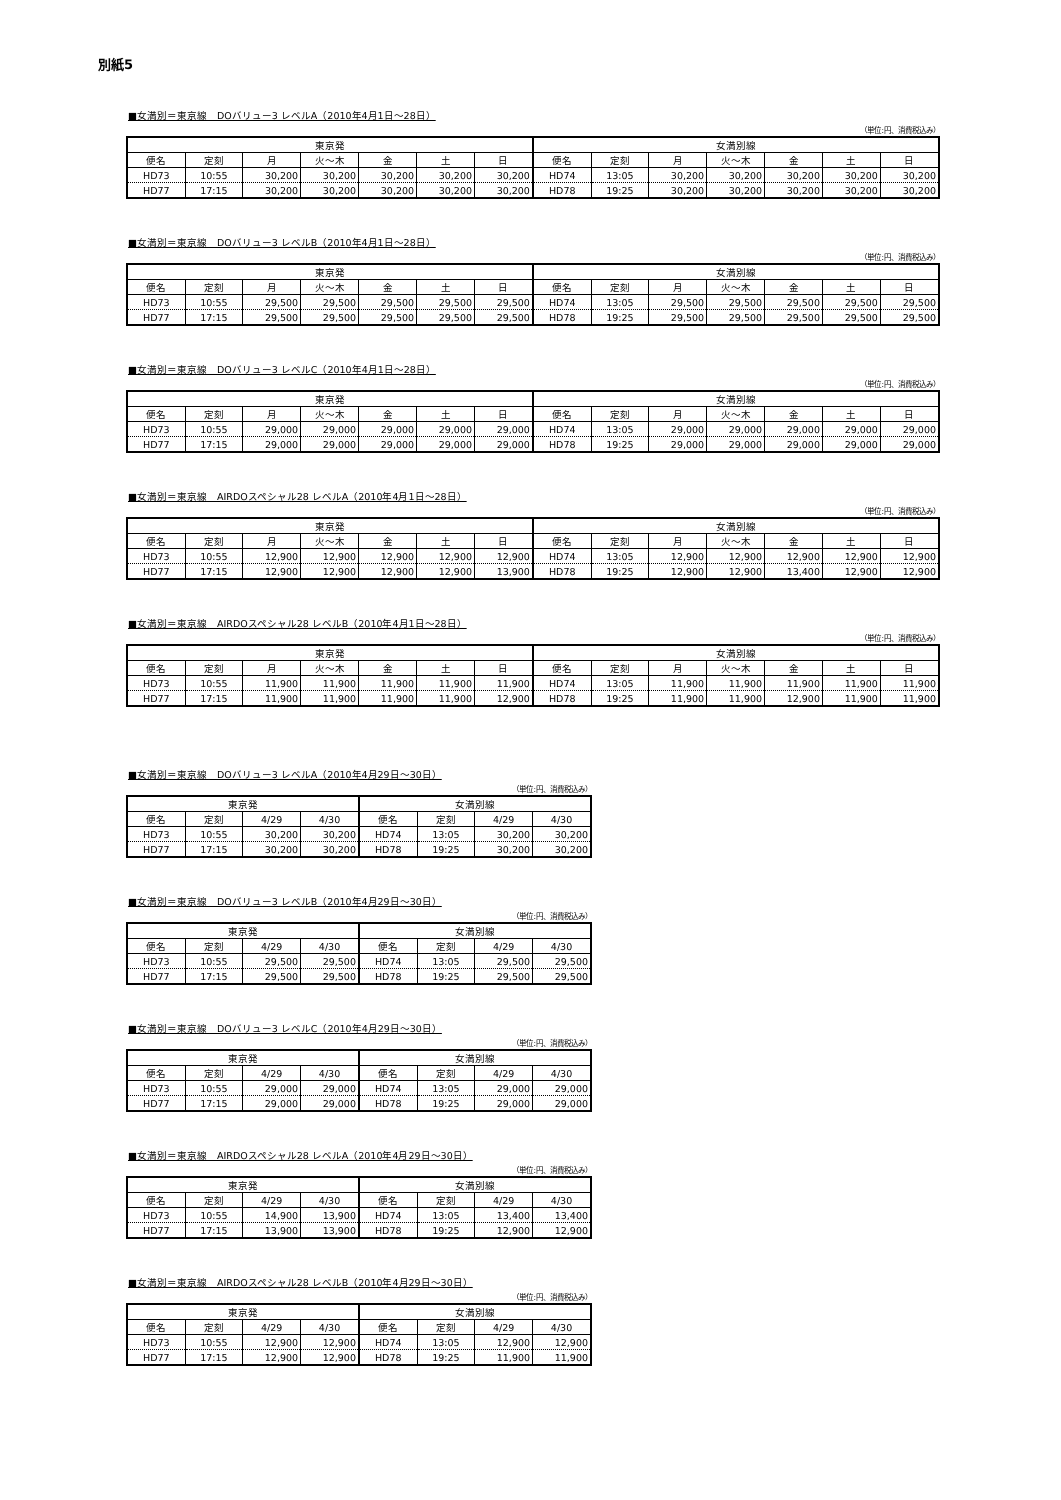別紙5
■女満別＝東京線　DOバリュー3 レベルA（2010年4月1日～28日）
（単位:円、消費税込み）
| 東京発 | | | | | | | 女満別線 | | | | | | |
| --- | --- | --- | --- | --- | --- | --- | --- | --- | --- | --- | --- | --- | --- |
| 便名 | 定刻 | 月 | 火～木 | 金 | 土 | 日 | 便名 | 定刻 | 月 | 火～木 | 金 | 土 | 日 |
| HD73 | 10:55 | 30,200 | 30,200 | 30,200 | 30,200 | 30,200 | HD74 | 13:05 | 30,200 | 30,200 | 30,200 | 30,200 | 30,200 |
| HD77 | 17:15 | 30,200 | 30,200 | 30,200 | 30,200 | 30,200 | HD78 | 19:25 | 30,200 | 30,200 | 30,200 | 30,200 | 30,200 |
■女満別＝東京線　DOバリュー3 レベルB（2010年4月1日～28日）
（単位:円、消費税込み）
| 東京発 | | | | | | | 女満別線 | | | | | | |
| --- | --- | --- | --- | --- | --- | --- | --- | --- | --- | --- | --- | --- | --- |
| 便名 | 定刻 | 月 | 火～木 | 金 | 土 | 日 | 便名 | 定刻 | 月 | 火～木 | 金 | 土 | 日 |
| HD73 | 10:55 | 29,500 | 29,500 | 29,500 | 29,500 | 29,500 | HD74 | 13:05 | 29,500 | 29,500 | 29,500 | 29,500 | 29,500 |
| HD77 | 17:15 | 29,500 | 29,500 | 29,500 | 29,500 | 29,500 | HD78 | 19:25 | 29,500 | 29,500 | 29,500 | 29,500 | 29,500 |
■女満別＝東京線　DOバリュー3 レベルC（2010年4月1日～28日）
（単位:円、消費税込み）
| 東京発 | | | | | | | 女満別線 | | | | | | |
| --- | --- | --- | --- | --- | --- | --- | --- | --- | --- | --- | --- | --- | --- |
| 便名 | 定刻 | 月 | 火～木 | 金 | 土 | 日 | 便名 | 定刻 | 月 | 火～木 | 金 | 土 | 日 |
| HD73 | 10:55 | 29,000 | 29,000 | 29,000 | 29,000 | 29,000 | HD74 | 13:05 | 29,000 | 29,000 | 29,000 | 29,000 | 29,000 |
| HD77 | 17:15 | 29,000 | 29,000 | 29,000 | 29,000 | 29,000 | HD78 | 19:25 | 29,000 | 29,000 | 29,000 | 29,000 | 29,000 |
■女満別＝東京線　AIRDOスペシャル28 レベルA（2010年4月1日～28日）
（単位:円、消費税込み）
| 東京発 | | | | | | | 女満別線 | | | | | | |
| --- | --- | --- | --- | --- | --- | --- | --- | --- | --- | --- | --- | --- | --- |
| 便名 | 定刻 | 月 | 火～木 | 金 | 土 | 日 | 便名 | 定刻 | 月 | 火～木 | 金 | 土 | 日 |
| HD73 | 10:55 | 12,900 | 12,900 | 12,900 | 12,900 | 12,900 | HD74 | 13:05 | 12,900 | 12,900 | 12,900 | 12,900 | 12,900 |
| HD77 | 17:15 | 12,900 | 12,900 | 12,900 | 12,900 | 13,900 | HD78 | 19:25 | 12,900 | 12,900 | 13,400 | 12,900 | 12,900 |
■女満別＝東京線　AIRDOスペシャル28 レベルB（2010年4月1日～28日）
（単位:円、消費税込み）
| 東京発 | | | | | | | 女満別線 | | | | | | |
| --- | --- | --- | --- | --- | --- | --- | --- | --- | --- | --- | --- | --- | --- |
| 便名 | 定刻 | 月 | 火～木 | 金 | 土 | 日 | 便名 | 定刻 | 月 | 火～木 | 金 | 土 | 日 |
| HD73 | 10:55 | 11,900 | 11,900 | 11,900 | 11,900 | 11,900 | HD74 | 13:05 | 11,900 | 11,900 | 11,900 | 11,900 | 11,900 |
| HD77 | 17:15 | 11,900 | 11,900 | 11,900 | 11,900 | 12,900 | HD78 | 19:25 | 11,900 | 11,900 | 12,900 | 11,900 | 11,900 |
■女満別＝東京線　DOバリュー3 レベルA（2010年4月29日～30日）
（単位:円、消費税込み）
| 東京発 | | | | 女満別線 | | | |
| --- | --- | --- | --- | --- | --- | --- | --- |
| 便名 | 定刻 | 4/29 | 4/30 | 便名 | 定刻 | 4/29 | 4/30 |
| HD73 | 10:55 | 30,200 | 30,200 | HD74 | 13:05 | 30,200 | 30,200 |
| HD77 | 17:15 | 30,200 | 30,200 | HD78 | 19:25 | 30,200 | 30,200 |
■女満別＝東京線　DOバリュー3 レベルB（2010年4月29日～30日）
（単位:円、消費税込み）
| 東京発 | | | | 女満別線 | | | |
| --- | --- | --- | --- | --- | --- | --- | --- |
| 便名 | 定刻 | 4/29 | 4/30 | 便名 | 定刻 | 4/29 | 4/30 |
| HD73 | 10:55 | 29,500 | 29,500 | HD74 | 13:05 | 29,500 | 29,500 |
| HD77 | 17:15 | 29,500 | 29,500 | HD78 | 19:25 | 29,500 | 29,500 |
■女満別＝東京線　DOバリュー3 レベルC（2010年4月29日～30日）
（単位:円、消費税込み）
| 東京発 | | | | 女満別線 | | | |
| --- | --- | --- | --- | --- | --- | --- | --- |
| 便名 | 定刻 | 4/29 | 4/30 | 便名 | 定刻 | 4/29 | 4/30 |
| HD73 | 10:55 | 29,000 | 29,000 | HD74 | 13:05 | 29,000 | 29,000 |
| HD77 | 17:15 | 29,000 | 29,000 | HD78 | 19:25 | 29,000 | 29,000 |
■女満別＝東京線　AIRDOスペシャル28 レベルA（2010年4月29日～30日）
（単位:円、消費税込み）
| 東京発 | | | | 女満別線 | | | |
| --- | --- | --- | --- | --- | --- | --- | --- |
| 便名 | 定刻 | 4/29 | 4/30 | 便名 | 定刻 | 4/29 | 4/30 |
| HD73 | 10:55 | 14,900 | 13,900 | HD74 | 13:05 | 13,400 | 13,400 |
| HD77 | 17:15 | 13,900 | 13,900 | HD78 | 19:25 | 12,900 | 12,900 |
■女満別＝東京線　AIRDOスペシャル28 レベルB（2010年4月29日～30日）
（単位:円、消費税込み）
| 東京発 | | | | 女満別線 | | | |
| --- | --- | --- | --- | --- | --- | --- | --- |
| 便名 | 定刻 | 4/29 | 4/30 | 便名 | 定刻 | 4/29 | 4/30 |
| HD73 | 10:55 | 12,900 | 12,900 | HD74 | 13:05 | 12,900 | 12,900 |
| HD77 | 17:15 | 12,900 | 12,900 | HD78 | 19:25 | 11,900 | 11,900 |